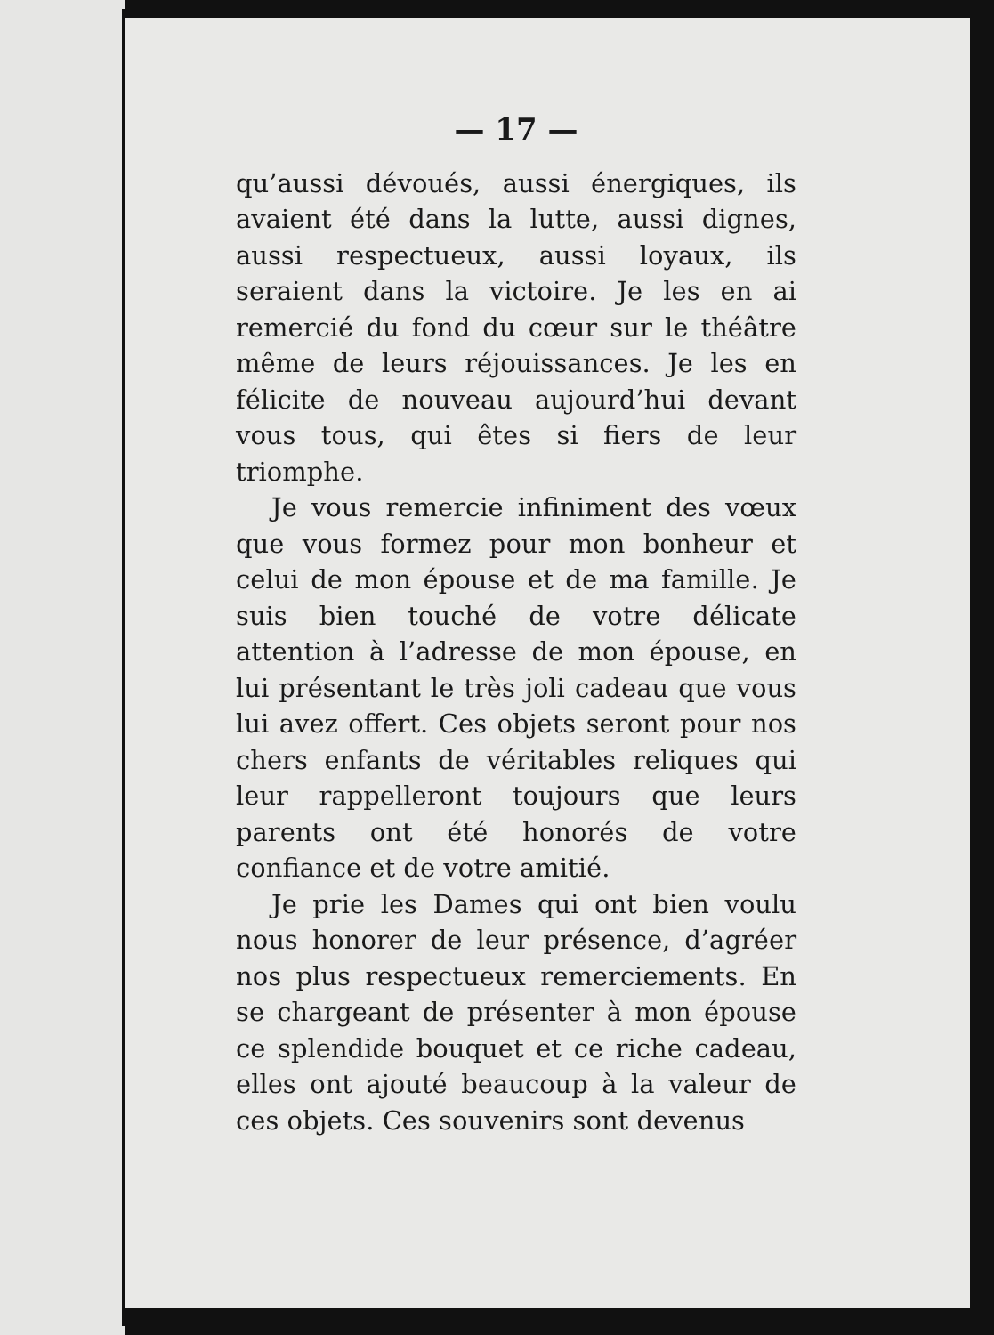— 17 —
qu’aussi dévoués, aussi énergiques, ils avaient été dans la lutte, aussi dignes, aussi respectueux, aussi loyaux, ils seraient dans la victoire. Je les en ai remercié du fond du cœur sur le théâtre même de leurs réjouissances. Je les en félicite de nouveau aujourd’hui devant vous tous, qui êtes si fiers de leur triomphe.
Je vous remercie infiniment des vœux que vous formez pour mon bonheur et celui de mon épouse et de ma famille. Je suis bien touché de votre délicate attention à l’adresse de mon épouse, en lui présentant le très joli cadeau que vous lui avez offert. Ces objets seront pour nos chers enfants de véritables reliques qui leur rappelleront toujours que leurs parents ont été honorés de votre confiance et de votre amitié.
Je prie les Dames qui ont bien voulu nous honorer de leur présence, d’agréer nos plus respectueux remerciements. En se chargeant de présenter à mon épouse ce splendide bouquet et ce riche cadeau, elles ont ajouté beaucoup à la valeur de ces objets. Ces souvenirs sont devenus